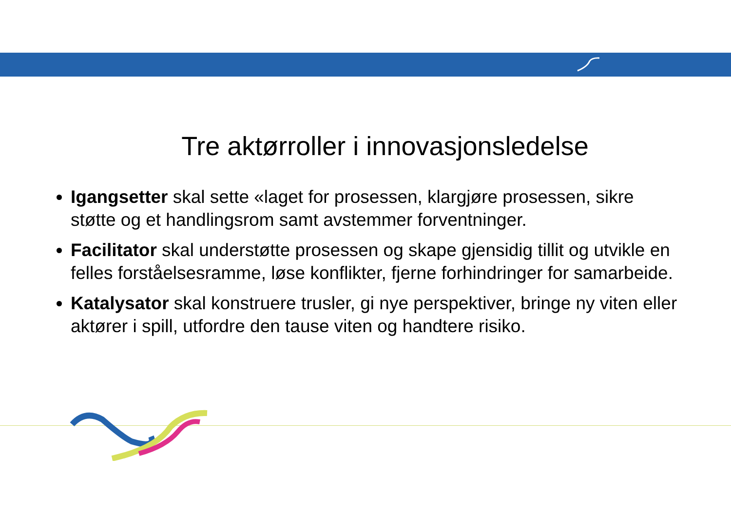Tre aktørroller i innovasjonsledelse
Igangsetter skal sette «laget for prosessen, klargjøre prosessen, sikre støtte og et handlingsrom samt avstemmer forventninger.
Facilitator skal understøtte prosessen og skape gjensidig tillit og utvikle en felles forståelsesramme, løse konflikter, fjerne forhindringer for samarbeide.
Katalysator skal konstruere trusler, gi nye perspektiver, bringe ny viten eller aktører i spill, utfordre den tause viten og handtere risiko.